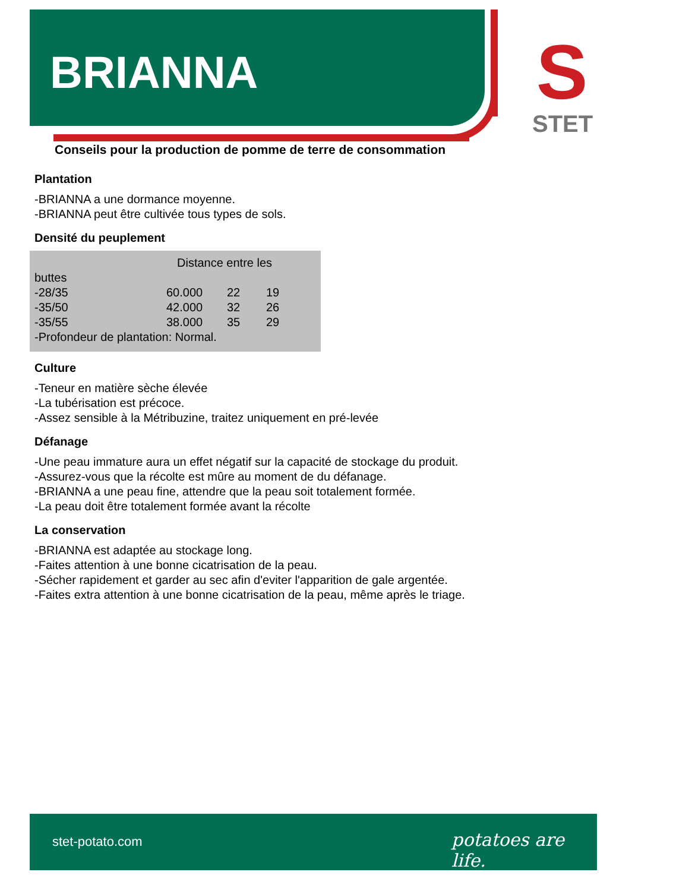BRIANNA
S
STET
Conseils pour la production de pomme de terre de consommation
Plantation
-BRIANNA a une dormance moyenne.
-BRIANNA peut être cultivée tous types de sols.
Densité du peuplement
Distance entre les
buttes
| -28/35 | 60.000 | 22 | 19 |
| -35/50 | 42.000 | 32 | 26 |
| -35/55 | 38.000 | 35 | 29 |
-Profondeur de plantation: Normal.
Culture
-Teneur en matière sèche élevée
-La tubérisation est précoce.
-Assez sensible à la Métribuzine, traitez uniquement en pré-levée
Défanage
-Une peau immature aura un effet négatif sur la capacité de stockage du produit.
-Assurez-vous que la récolte est mûre au moment de du défanage.
-BRIANNA a une peau fine, attendre que la peau soit totalement formée.
-La peau doit être totalement formée avant la récolte
La conservation
-BRIANNA est adaptée au stockage long.
-Faites attention à une bonne cicatrisation de la peau.
-Sécher rapidement et garder au sec afin d'eviter l'apparition de gale argentée.
-Faites extra attention à une bonne cicatrisation de la peau, même après le triage.
stet-potato.com potatoes are life.